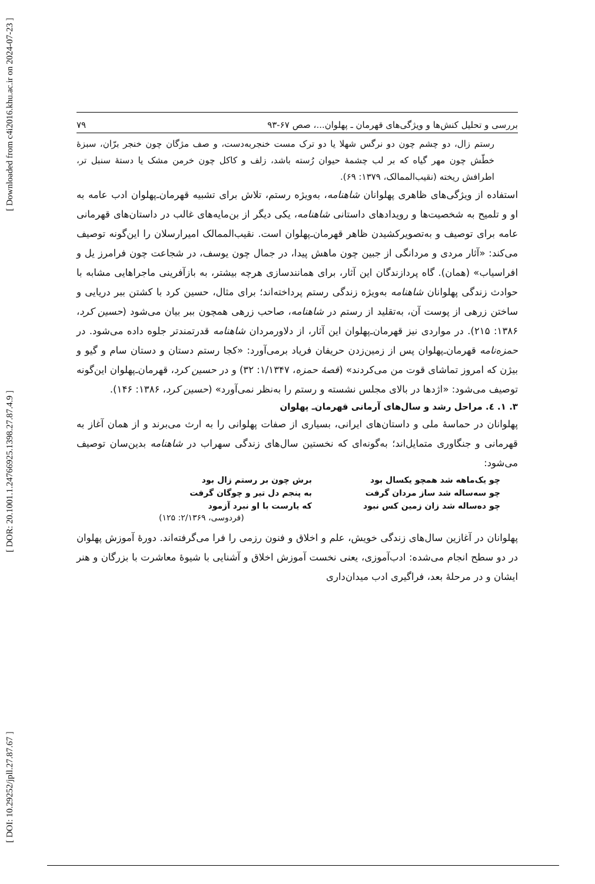[ DOI: 10.29252/jpll.27.87.67 ] [ DOR: 20.1001.1.24766925.1398.27.87.4.9 ] [ Downloaded from c4i2016.khu.ac.ir on 2024-07-23 ]
بررسی و تحلیل کنش‌ها و ویژگی‌های قهرمان ـ پهلوان...، صص ۶۷-۹۳ ۷۹
رستم زال، دو چشم چون دو نرگس شهلا یا دو ترک مست خنجربه‌دست، و صف مژگان چون خنجر برّان، سبزهٔ خطّش چون مهر گیاه که بر لب چشمهٔ حیوان رُسته باشد، زلف و کاکل چون خرمن مشک یا دستهٔ سنبل تر، اطرافش ریخته (نقیب‌الممالک، ۱۳۷۹: ۶۹).
استفاده از ویژگی‌های ظاهری پهلوانان شاهنامه، به‌ویژه رستم، تلاش برای تشبیه قهرمان‌ـ‌پهلوان ادب عامه به او و تلمیح به شخصیت‌ها و رویدادهای داستانی شاهنامه، یکی دیگر از بن‌مایه‌های غالب در داستان‌های قهرمانی عامه برای توصیف و به‌تصویرکشیدن ظاهر قهرمان‌ـ‌پهلوان است. نقیب‌الممالک امیرارسلان را این‌گونه توصیف می‌کند: «آثار مردی و مردانگی از جبین چون ماهش پیدا، در جمال چون یوسف، در شجاعت چون فرامرز یل و افراسیاب» (همان). گاه پردازندگان این آثار، برای همانندسازی هرچه بیشتر، به بازآفرینی ماجراهایی مشابه با حوادث زندگی پهلوانان شاهنامه به‌ویژه زندگی رستم پرداخته‌اند؛ برای مثال، حسین کرد با کشتن ببر دریایی و ساختن زرهی از پوست آن، به‌تقلید از رستم در شاهنامه، صاحب زرهی همچون ببر بیان می‌شود (حسین کرد، ۱۳۸۶: ۲۱۵). در مواردی نیز قهرمان‌ـ‌پهلوان این آثار، از دلاورمردان شاهنامه قدرتمندتر جلوه داده می‌شود. در حمزه‌نامه قهرمان‌ـ‌پهلوان پس از زمین‌زدن حریفان فریاد برمی‌آورد: «کجا رستم دستان و دستان سام و گیو و بیژن که امروز تماشای قوت من می‌کردند» (قصهٔ حمزه، ۱/۱۳۴۷: ۳۲) و در حسین کرد، قهرمان‌ـ‌پهلوان این‌گونه توصیف می‌شود: «اژدها در بالای مجلس نشسته و رستم را به‌نظر نمی‌آورد» (حسین کرد، ۱۳۸۶: ۱۴۶).
۳. ۱. ٤. مراحل رشد و سال‌های آرمانی قهرمان‌ـ پهلوان
پهلوانان در حماسهٔ ملی و داستان‌های ایرانی، بسیاری از صفات پهلوانی را به ارث می‌برند و از همان آغاز به قهرمانی و جنگاوری متمایل‌اند؛ به‌گونه‌ای که نخستین سال‌های زندگی سهراب در شاهنامه بدین‌سان توصیف می‌شود:
چو یک‌ماهه شد همچو یکسال بود برش چون بر رستم زال بود چو سه‌ساله شد ساز مردان گرفت به پنجم دل تیر و چوگان گرفت چو ده‌ساله شد زان زمین کس نبود که یارست با او نبرد آزمود
(فردوسی، ۲/۱۳۶۹: ۱۲۵)
پهلوانان در آغازین سال‌های زندگی خویش، علم و اخلاق و فنون رزمی را فرا می‌گرفته‌اند. دورهٔ آموزش پهلوان در دو سطح انجام می‌شده: ادب‌آموزی، یعنی نخست آموزش اخلاق و آشنایی با شیوهٔ معاشرت با بزرگان و هنر ایشان و در مرحلهٔ بعد، فراگیری ادب میدان‌داری